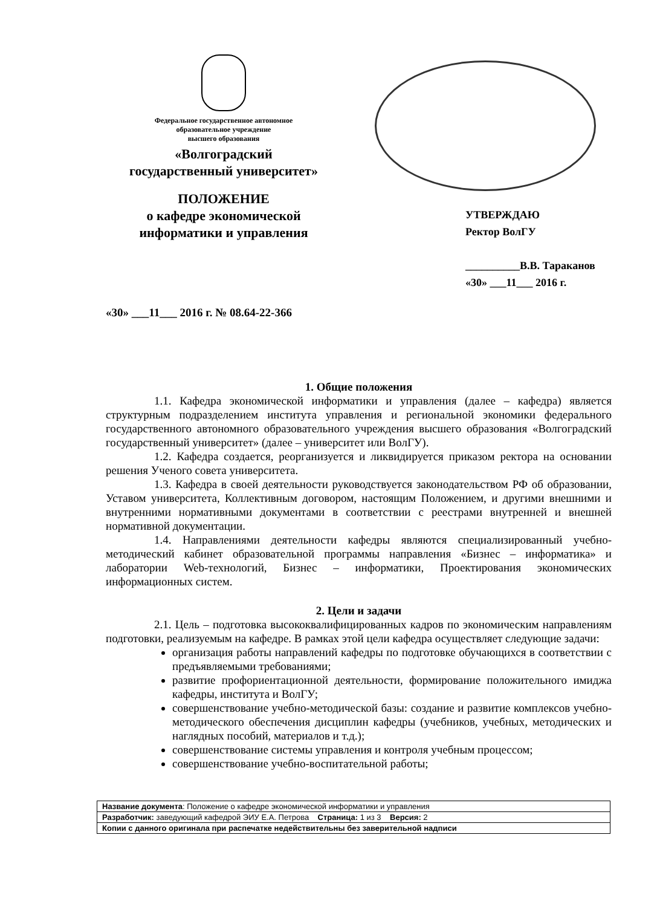Федеральное государственное автономное
образовательное учреждение
высшего образования
«Волгоградский
государственный университет»
ПОЛОЖЕНИЕ
о кафедре экономической
информатики и управления
УТВЕРЖДАЮ
Ректор ВолГУ
__________В.В. Тараканов
«30» ___11___ 2016 г.
«30» ___11___ 2016 г. № 08.64-22-366
1. Общие положения
1.1. Кафедра экономической информатики и управления (далее – кафедра) является структурным подразделением института управления и региональной экономики федерального государственного автономного образовательного учреждения высшего образования «Волгоградский государственный университет» (далее – университет или ВолГУ).
1.2. Кафедра создается, реорганизуется и ликвидируется приказом ректора на основании решения Ученого совета университета.
1.3. Кафедра в своей деятельности руководствуется законодательством РФ об образовании, Уставом университета, Коллективным договором, настоящим Положением, и другими внешними и внутренними нормативными документами в соответствии с реестрами внутренней и внешней нормативной документации.
1.4. Направлениями деятельности кафедры являются специализированный учебно-методический кабинет образовательной программы направления «Бизнес – информатика» и лаборатории Web-технологий, Бизнес – информатики, Проектирования экономических информационных систем.
2. Цели и задачи
2.1. Цель – подготовка высококвалифицированных кадров по экономическим направлениям подготовки, реализуемым на кафедре. В рамках этой цели кафедра осуществляет следующие задачи:
организация работы направлений кафедры по подготовке обучающихся в соответствии с предъявляемыми требованиями;
развитие профориентационной деятельности, формирование положительного имиджа кафедры, института и ВолГУ;
совершенствование учебно-методической базы: создание и развитие комплексов учебно-методического обеспечения дисциплин кафедры (учебников, учебных, методических и наглядных пособий, материалов и т.д.);
совершенствование системы управления и контроля учебным процессом;
совершенствование учебно-воспитательной работы;
| Название документа : Положение о кафедре экономической информатики и управления |
| Разработчик: заведующий кафедрой ЭИУ Е.А. Петрова Страница: 1 из 3 Версия: 2 |
| Копии с данного оригинала при распечатке недействительны без заверительной надписи |